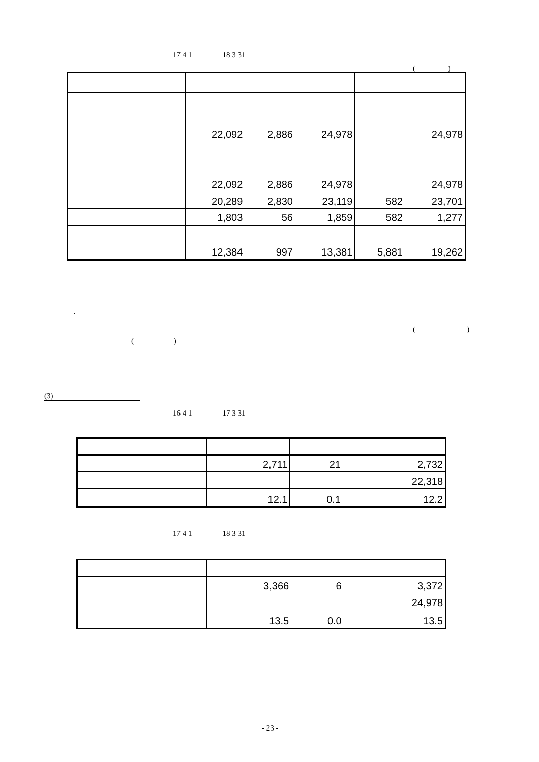17 4 1 18 3 31
( )
| | 22,092 | 2,886 | 24,978 | | 24,978 |
| | 22,092 | 2,886 | 24,978 | | 24,978 |
| | 20,289 | 2,830 | 23,119 | 582 | 23,701 |
| | 1,803 | 56 | 1,859 | 582 | 1,277 |
| | 12,384 | 997 | 13,381 | 5,881 | 19,262 |
.
( )
( )
(3)
16 4 1 17 3 31
| | 2,711 | 21 | 2,732 |
| | | | 22,318 |
| | 12.1 | 0.1 | 12.2 |
17 4 1 18 3 31
| | 3,366 | 6 | 3,372 |
| | | | 24,978 |
| | 13.5 | 0.0 | 13.5 |
- 23 -